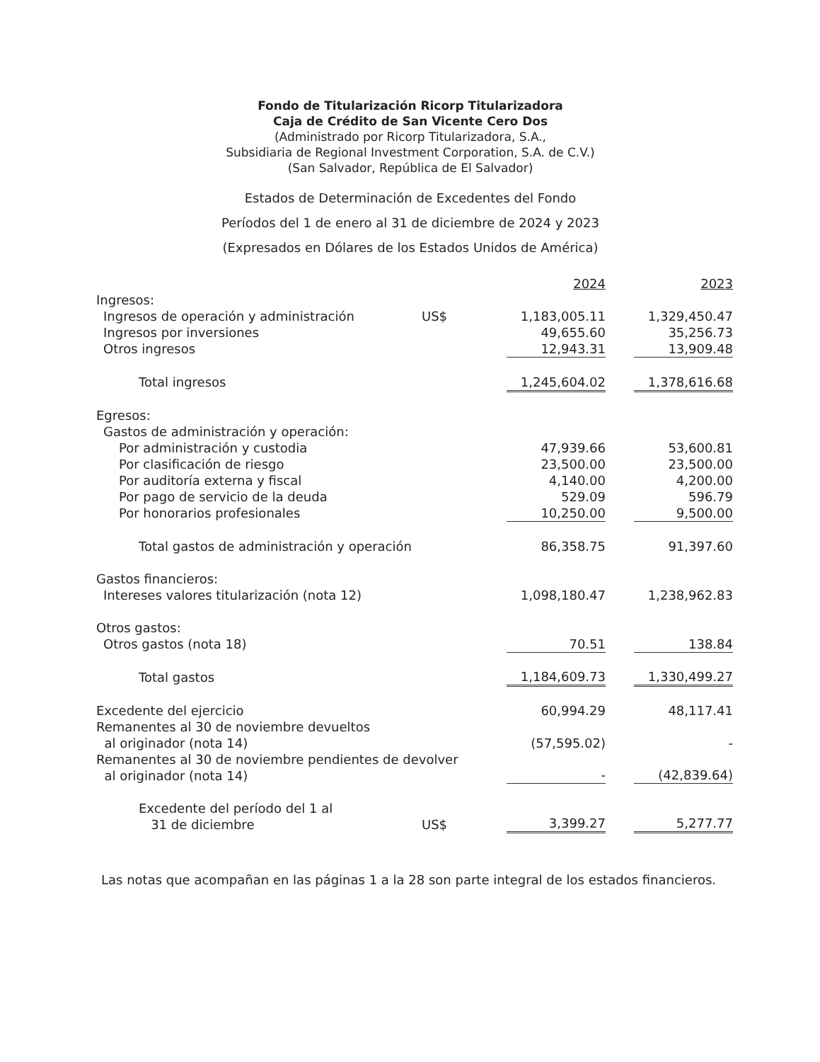Fondo de Titularización Ricorp Titularizadora
Caja de Crédito de San Vicente Cero Dos
(Administrado por Ricorp Titularizadora, S.A.,
Subsidiaria de Regional Investment Corporation, S.A. de C.V.)
(San Salvador, República de El Salvador)
Estados de Determinación de Excedentes del Fondo
Períodos del 1 de enero al 31 de diciembre de 2024 y 2023
(Expresados en Dólares de los Estados Unidos de América)
| | | 2024 | | 2023 |
| Ingresos: | | | | |
| Ingresos de operación y administración | US$ | 1,183,005.11 | | 1,329,450.47 |
| Ingresos por inversiones | | 49,655.60 | | 35,256.73 |
| Otros ingresos | | 12,943.31 | | 13,909.48 |
| Total ingresos | | 1,245,604.02 | | 1,378,616.68 |
| Egresos: | | | | |
| Gastos de administración y operación: | | | | |
| Por administración y custodia | | 47,939.66 | | 53,600.81 |
| Por clasificación de riesgo | | 23,500.00 | | 23,500.00 |
| Por auditoría externa y fiscal | | 4,140.00 | | 4,200.00 |
| Por pago de servicio de la deuda | | 529.09 | | 596.79 |
| Por honorarios profesionales | | 10,250.00 | | 9,500.00 |
| Total gastos de administración y operación | | 86,358.75 | | 91,397.60 |
| Gastos financieros: | | | | |
| Intereses valores titularización (nota 12) | | 1,098,180.47 | | 1,238,962.83 |
| Otros gastos: | | | | |
| Otros gastos (nota 18) | | 70.51 | | 138.84 |
| Total gastos | | 1,184,609.73 | | 1,330,499.27 |
| Excedente del ejercicio | | 60,994.29 | | 48,117.41 |
| Remanentes al 30 de noviembre devueltos al originador (nota 14) | | (57,595.02) | | - |
| Remanentes al 30 de noviembre pendientes de devolver al originador (nota 14) | | - | | (42,839.64) |
| Excedente del período del 1 al 31 de diciembre | US$ | 3,399.27 | | 5,277.77 |
Las notas que acompañan en las páginas 1 a la 28 son parte integral de los estados financieros.